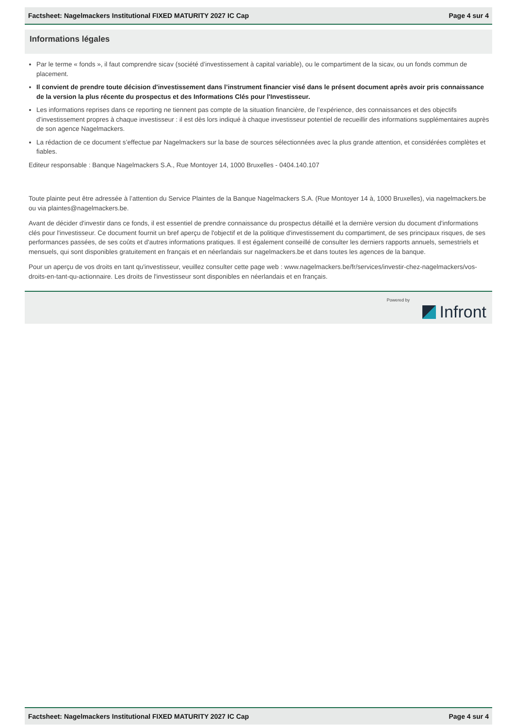Factsheet: Nagelmackers Institutional FIXED MATURITY 2027 IC Cap Page 4 sur 4
Informations légales
Par le terme « fonds », il faut comprendre sicav (société d’investissement à capital variable), ou le compartiment de la sicav, ou un fonds commun de placement.
Il convient de prendre toute décision d'investissement dans l’instrument financier visé dans le présent document après avoir pris connaissance de la version la plus récente du prospectus et des Informations Clés pour l'Investisseur.
Les informations reprises dans ce reporting ne tiennent pas compte de la situation financière, de l’expérience, des connaissances et des objectifs d’investissement propres à chaque investisseur : il est dès lors indiqué à chaque investisseur potentiel de recueillir des informations supplémentaires auprès de son agence Nagelmackers.
La rédaction de ce document s’effectue par Nagelmackers sur la base de sources sélectionnées avec la plus grande attention, et considérées complètes et fiables.
Editeur responsable : Banque Nagelmackers S.A., Rue Montoyer 14, 1000 Bruxelles - 0404.140.107
Toute plainte peut être adressée à l’attention du Service Plaintes de la Banque Nagelmackers S.A. (Rue Montoyer 14 à, 1000 Bruxelles), via nagelmackers.be ou via plaintes@nagelmackers.be.
Avant de décider d'investir dans ce fonds, il est essentiel de prendre connaissance du prospectus détaillé et la dernière version du document d'informations clés pour l'investisseur. Ce document fournit un bref aperçu de l'objectif et de la politique d'investissement du compartiment, de ses principaux risques, de ses performances passées, de ses coûts et d'autres informations pratiques. Il est également conseillé de consulter les derniers rapports annuels, semestriels et mensuels, qui sont disponibles gratuitement en français et en néerlandais sur nagelmackers.be et dans toutes les agences de la banque.
Pour un aperçu de vos droits en tant qu'investisseur, veuillez consulter cette page web : www.nagelmackers.be/fr/services/investir-chez-nagelmackers/vos-droits-en-tant-qu-actionnaire. Les droits de l'investisseur sont disponibles en néerlandais et en français.
Powered by
Infront
Factsheet: Nagelmackers Institutional FIXED MATURITY 2027 IC Cap Page 4 sur 4